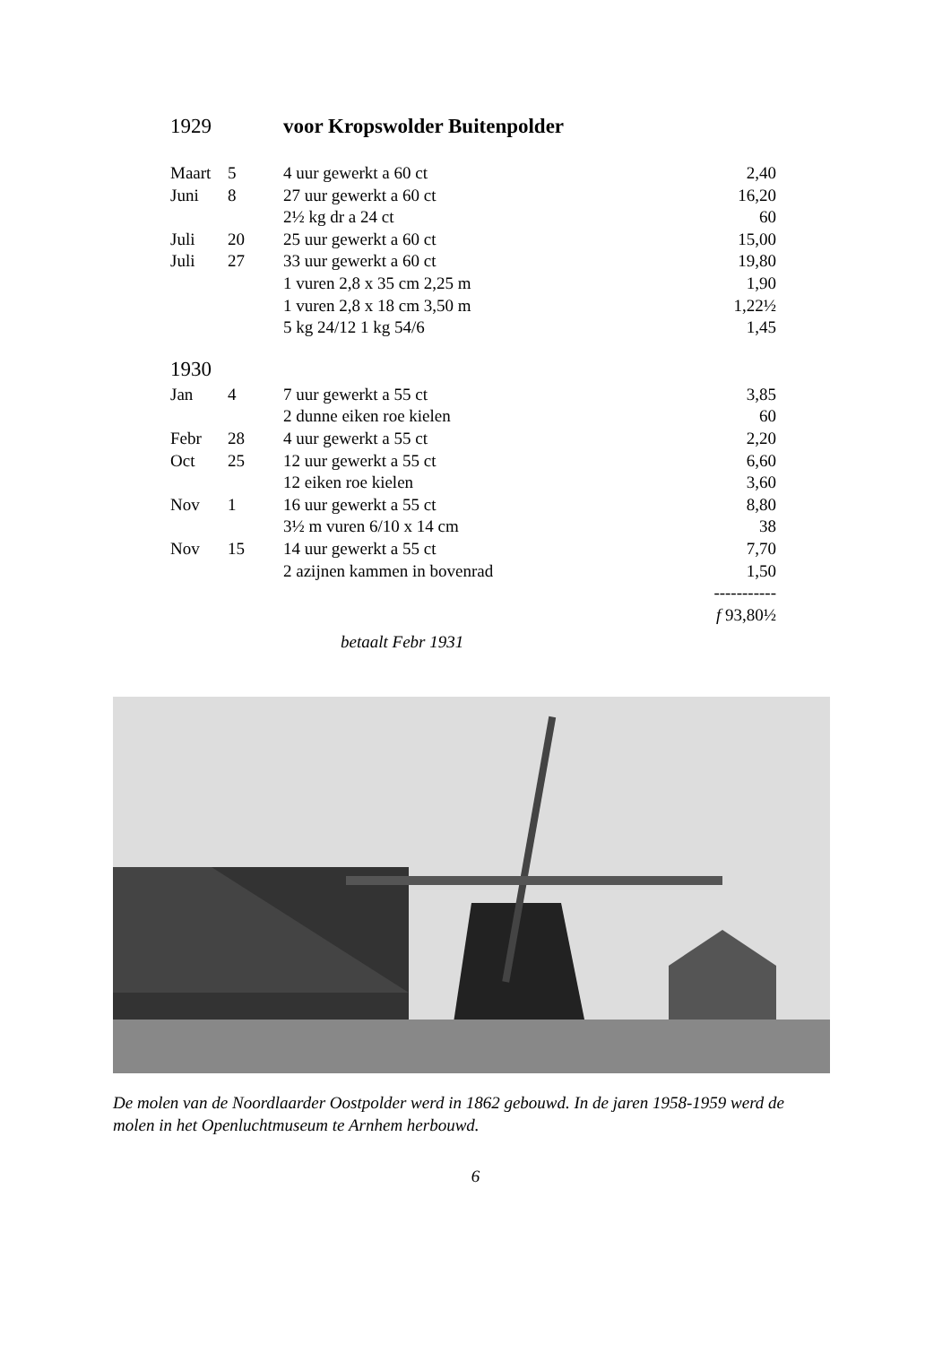1929 voor Kropswolder Buitenpolder
| Maart | 5 | 4 uur gewerkt a 60 ct | 2,40 |
| Juni | 8 | 27 uur gewerkt a 60 ct | 16,20 |
| | | 2½ kg dr a 24 ct | 60 |
| Juli | 20 | 25 uur gewerkt a 60 ct | 15,00 |
| Juli | 27 | 33 uur gewerkt a 60 ct | 19,80 |
| | | 1 vuren 2,8 x 35 cm 2,25 m | 1,90 |
| | | 1 vuren 2,8 x 18 cm 3,50 m | 1,22½ |
| | | 5 kg 24/12 1 kg 54/6 | 1,45 |
| 1930 | | | |
| Jan | 4 | 7 uur gewerkt a 55 ct | 3,85 |
| | | 2 dunne eiken roe kielen | 60 |
| Febr | 28 | 4 uur gewerkt a 55 ct | 2,20 |
| Oct | 25 | 12 uur gewerkt a 55 ct | 6,60 |
| | | 12 eiken roe kielen | 3,60 |
| Nov | 1 | 16 uur gewerkt a 55 ct | 8,80 |
| | | 3½ m vuren 6/10 x 14 cm | 38 |
| Nov | 15 | 14 uur gewerkt a 55 ct | 7,70 |
| | | 2 azijnen kammen in bovenrad | 1,50 |
| | | | ----------- |
| | | | f 93,80½ |
betaalt Febr 1931
De molen van de Noordlaarder Oostpolder werd in 1862 gebouwd. In de jaren 1958-1959 werd de molen in het Openluchtmuseum te Arnhem herbouwd.
6